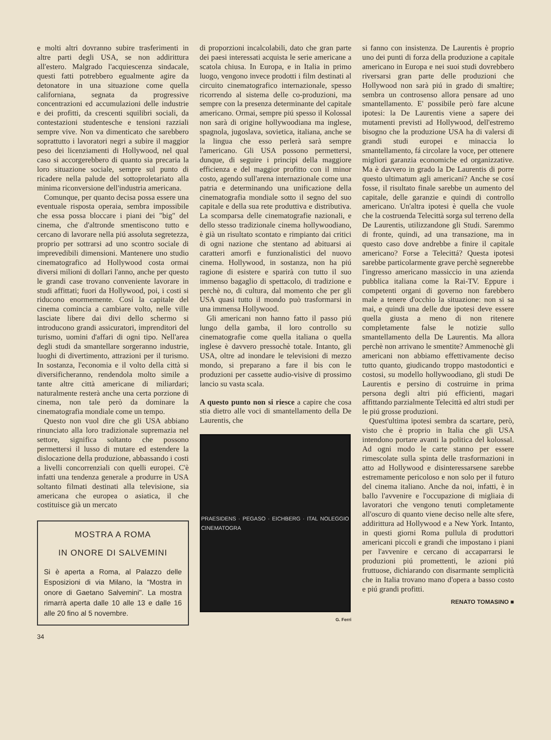e molti altri dovranno subire trasferimenti in altre parti degli USA, se non addirittura all'estero. Malgrado l'acquiescenza sindacale, questi fatti potrebbero egualmente agire da detonatore in una situazione come quella californiana, segnata da progressive concentrazioni ed accumulazioni delle industrie e dei profitti, da crescenti squilibri sociali, da contestazioni studentesche e tensioni razziali sempre vive. Non va dimenticato che sarebbero soprattutto i lavoratori negri a subire il maggior peso dei licenziamenti di Hollywood, nel qual caso si accorgerebbero di quanto sia precaria la loro situazione sociale, sempre sul punto di ricadere nella palude del sottoproletariato alla minima riconversione dell'industria americana.
Comunque, per quanto decisa possa essere una eventuale risposta operaia, sembra impossibile che essa possa bloccare i piani dei "big" del cinema, che d'altronde smentiscono tutto e cercano di lavorare nella piú assoluta segretezza, proprio per sottrarsi ad uno scontro sociale di imprevedibili dimensioni. Mantenere uno studio cinematografico ad Hollywood costa ormai diversi milioni di dollari l'anno, anche per questo le grandi case trovano conveniente lavorare in studi affittati; fuori da Hollywood, poi, i costi si riducono enormemente. Cosí la capitale del cinema comincia a cambiare volto, nelle ville lasciate libere dai divi dello schermo si introducono grandi assicuratori, imprenditori del turismo, uomini d'affari di ogni tipo. Nell'area degli studi da smantellare sorgeranno industrie, luoghi di divertimento, attrazioni per il turismo. In sostanza, l'economia e il volto della città si diversificheranno, rendendola molto simile a tante altre città americane di miliardari; naturalmente resterà anche una certa porzione di cinema, non tale però da dominare la cinematografia mondiale come un tempo.
Questo non vuol dire che gli USA abbiano rinunciato alla loro tradizionale supremazia nel settore, significa soltanto che possono permettersi il lusso di mutare ed estendere la dislocazione della produzione, abbassando i costi a livelli concorrenziali con quelli europei. C'è infatti una tendenza generale a produrre in USA soltanto filmati destinati alla televisione, sia americana che europea o asiatica, il che costituisce già un mercato
MOSTRA A ROMA
IN ONORE DI SALVEMINI
Si è aperta a Roma, al Palazzo delle Esposizioni di via Milano, la "Mostra in onore di Gaetano Salvemini". La mostra rimarrà aperta dalle 10 alle 13 e dalle 16 alle 20 fino al 5 novembre.
di proporzioni incalcolabili, dato che gran parte dei paesi interessati acquista le serie americane a scatola chiusa. In Europa, e in Italia in primo luogo, vengono invece prodotti i film destinati al circuito cinematografico internazionale, spesso ricorrendo al sistema delle co-produzioni, ma sempre con la presenza determinante del capitale americano. Ormai, sempre piú spesso il Kolossal non sarà di origine hollywoodiana ma inglese, spagnola, jugoslava, sovietica, italiana, anche se la lingua che esso perlerà sarà sempre l'americano. Gli USA possono permettersi, dunque, di seguire i principi della maggiore efficienza e del maggior profitto con il minor costo, agendo sull'arena internazionale come una patria e determinando una unificazione della cinematografia mondiale sotto il segno del suo capitale e della sua rete produttiva e distributiva. La scomparsa delle cinematografie nazionali, e dello stesso tradizionale cinema hollywoodiano, è già un risultato scontato e rimpianto dai critici di ogni nazione che stentano ad abituarsi ai caratteri amorfi e funzionalistici del nuovo cinema. Hollywood, in sostanza, non ha piú ragione di esistere e sparirà con tutto il suo immenso bagaglio di spettacolo, di tradizione e perchè no, di cultura, dal momento che per gli USA quasi tutto il mondo può trasformarsi in una immensa Hollywood.
Gli americani non hanno fatto il passo piú lungo della gamba, il loro controllo su cinematografie come quella italiana o quella inglese è davvero pressochè totale. Intanto, gli USA, oltre ad inondare le televisioni di mezzo mondo, si preparano a fare il bis con le produzioni per cassette audio-visive di prossimo lancio su vasta scala.
A questo punto non si riesce a capire che cosa stia dietro alle voci di smantellamento della De Laurentis, che
PRAESIDENS · PEGASO · EICHBERG · ITAL NOLEGGIO CINEMATOGRA
G. Ferri
si fanno con insistenza. De Laurentis è proprio uno dei punti di forza della produzione a capitale americano in Europa e nei suoi studi dovrebbero riversarsi gran parte delle produzioni che Hollywood non sarà piú in grado di smaltire; sembra un controsenso allora pensare ad uno smantellamento. E' possibile però fare alcune ipotesi: la De Laurentis viene a sapere dei mutamenti previsti ad Hollywood, dell'estremo bisogno che la produzione USA ha di valersi di grandi studi europei e minaccia lo smantellamento, fá circolare la voce, per ottenere migliori garanzia economiche ed organizzative. Ma è davvero in grado la De Laurentis di porre questo ultimatum agli americani? Anche se cosí fosse, il risultato finale sarebbe un aumento del capitale, delle garanzie e quindi di controllo americano. Un'altra ipotesi è quella che vuole che la costruenda Telecittà sorga sul terreno della De Laurentis, utilizzandone gli Studi. Saremmo di fronte, quindi, ad una transazione, ma in questo caso dove andrebbe a finire il capitale americano? Forse a Telecittá? Questa ipotesi sarebbe particolarmente grave perchè segnerebbe l'ingresso americano massiccio in una azienda pubblica italiana come la Rai-TV. Eppure i competenti organi di governo non farebbero male a tenere d'occhio la situazione: non si sa mai, e quindi una delle due ipotesi deve essere quella giusta a meno di non ritenere completamente false le notizie sullo smantellamento della De Laurentis. Ma allora perchè non arrivano le smentite? Ammenochè gli americani non abbiamo effettivamente deciso tutto quanto, giudicando troppo mastodontici e costosi, su modello hollywoodiano, gli studi De Laurentis e persino di costruirne in prima persona degli altri piú efficienti, magari affittando parzialmente Telecittà ed altri studi per le piú grosse produzioni.
Quest'ultima ipotesi sembra da scartare, però, visto che è proprio in Italia che gli USA intendono portare avanti la politica del kolossal. Ad ogni modo le carte stanno per essere rimescolate sulla spinta delle trasformazioni in atto ad Hollywood e disinteressarsene sarebbe estremamente pericoloso e non solo per il futuro del cinema italiano. Anche da noi, infatti, è in ballo l'avvenire e l'occupazione di migliaia di lavoratori che vengono tenuti completamente all'oscuro di quanto viene deciso nelle alte sfere, addirittura ad Hollywood e a New York. Intanto, in questi giorni Roma pullula di produttori americani piccoli e grandi che impostano i piani per l'avvenire e cercano di accaparrarsi le produzioni piú promettenti, le azioni piú fruttuose, dichiarando con disarmante semplicità che in Italia trovano mano d'opera a basso costo e piú grandi profitti.
RENATO TOMASINO ■
34